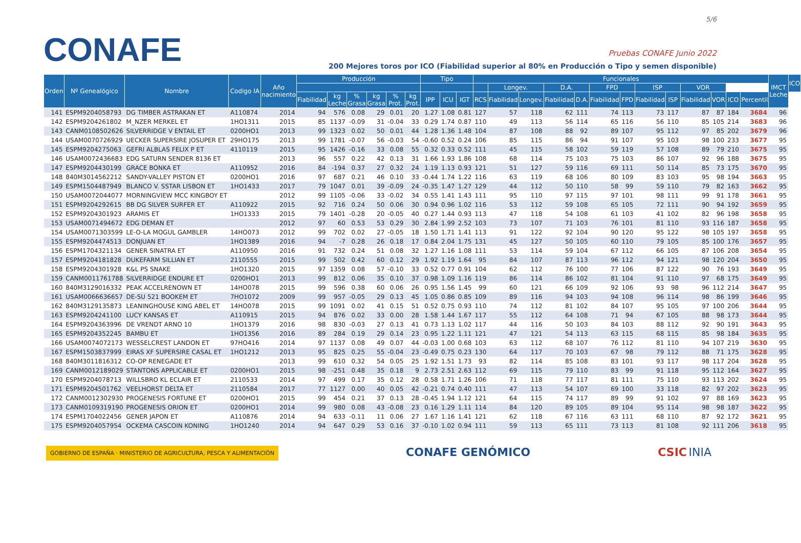CONAFE
5/6
Pruebas CONAFE Junio 2022
200 Mejores toros por ICO (Fiabilidad superior al 80% en Producción o Tipo y semen disponible)
| Orden | Nº Genealógico | Nombre | Codigo IA | Año nacimiento | Producción | | | | | | Tipo | | | Funcionales | | | | | | | | | | | | | IMCT Leche | ICO |
| --- | --- | --- | --- | --- | --- | --- | --- | --- | --- | --- | --- | --- | --- | --- | --- | --- | --- | --- | --- | --- | --- | --- | --- | --- | --- | --- | --- | --- |
| | | | | | | | | | | | | | | | Longev. | | D.A. | | FPD | | ISP | | VOR | | | | | |
| | | | | | Fiabilidad | kg Leche | % Grasa | kg Grasa | % Prot. | kg Prot. | IPP | ICU | IGT | RCS | Fiabilidad | Longev. | Fiabilidad | D.A. | Fiabilidad | FPD | Fiabilidad | ISP | Fiabilidad | VOR | ICO | Percentil | | |
| 141 | ESPM9204058793 | DG TIMBER ASTRAKAN ET | A110874 | 2014 | 94 | 576 | 0.08 | 29 | 0.01 | 20 | 1.27 | 1.08 | 0.81 | 127 | 57 | 118 | 62 | 111 | 74 | 113 | 73 | 117 | 87 | 87 | 184 | 3684 | 96 | |
| 142 | ESPM9204261802 | M_NZER MERKEL ET | 1HO1311 | 2015 | 85 | 1137 | -0.09 | 31 | -0.04 | 33 | 0.29 | 1.74 | 0.87 | 110 | 49 | 113 | 56 | 114 | 65 | 116 | 56 | 110 | 85 | 105 | 214 | 3683 | 96 | |
| 143 | CANM0108502626 | SILVERRIDGE V ENTAIL ET | 0200HO1 | 2013 | 99 | 1323 | 0.02 | 50 | 0.01 | 44 | 1.28 | 1.36 | 1.48 | 104 | 87 | 108 | 88 | 92 | 89 | 107 | 95 | 112 | 97 | 85 | 202 | 3679 | 96 | |
| 144 | USAM0070726929 | UECKER SUPERSIRE JOSUPER ET | 29HO175 | 2013 | 99 | 1781 | -0.07 | 56 | -0.03 | 54 | -0.60 | 0.52 | 0.24 | 106 | 85 | 115 | 86 | 94 | 91 | 107 | 95 | 103 | 98 | 100 | 233 | 3677 | 95 | |
| 145 | ESPM9204275063 | GEFRI ALBLAS FELIX P ET | 4110119 | 2015 | 95 | 1426 | -0.16 | 33 | 0.08 | 55 | 0.32 | 0.33 | 0.52 | 111 | 45 | 115 | 58 | 102 | 59 | 119 | 57 | 108 | 89 | 79 | 210 | 3675 | 95 | |
| 146 | USAM0072436683 | EDG SATURN SENDER 8136 ET | | 2013 | 96 | 557 | 0.22 | 42 | 0.13 | 31 | 1.66 | 1.93 | 1.86 | 108 | 68 | 114 | 75 | 103 | 75 | 103 | 86 | 107 | 92 | 96 | 188 | 3675 | 95 | |
| 147 | ESPM9204430199 | GRACE BONKA ET | A110952 | 2016 | 84 | -194 | 0.37 | 27 | 0.32 | 24 | 1.19 | 1.13 | 0.93 | 121 | 51 | 127 | 59 | 116 | 69 | 111 | 50 | 114 | 85 | 73 | 175 | 3670 | 95 | |
| 148 | 840M3014562212 | SANDY-VALLEY PISTON ET | 0200HO1 | 2016 | 97 | 687 | 0.21 | 46 | 0.10 | 33 | -0.44 | 1.74 | 1.22 | 116 | 63 | 119 | 68 | 106 | 80 | 109 | 83 | 103 | 95 | 98 | 194 | 3663 | 95 | |
| 149 | ESPM1504487949 | BLANCO V. SSTAR LISBON ET | 1HO1433 | 2017 | 79 | 1047 | 0.01 | 39 | -0.09 | 24 | -0.35 | 1.47 | 1.27 | 129 | 44 | 112 | 50 | 110 | 58 | 99 | 59 | 110 | 79 | 82 | 163 | 3662 | 95 | |
| 150 | USAM0072044077 | MORNINGVIEW MCC KINGBOY ET | | 2012 | 99 | 1105 | -0.06 | 33 | -0.02 | 34 | 0.55 | 1.41 | 1.43 | 111 | 95 | 110 | 97 | 115 | 97 | 101 | 98 | 111 | 99 | 91 | 178 | 3661 | 95 | |
| 151 | ESPM9204292615 | BB DG SILVER SURFER ET | A110922 | 2015 | 92 | 716 | 0.24 | 50 | 0.06 | 30 | 0.94 | 0.96 | 1.02 | 116 | 53 | 112 | 59 | 108 | 65 | 105 | 72 | 111 | 90 | 94 | 192 | 3659 | 95 | |
| 152 | ESPM9204301923 | ARAMIS ET | 1HO1333 | 2015 | 79 | 1401 | -0.28 | 20 | -0.05 | 40 | 0.27 | 1.44 | 0.93 | 113 | 47 | 118 | 54 | 108 | 61 | 103 | 41 | 102 | 82 | 96 | 198 | 3658 | 95 | |
| 153 | USAM0071494672 | EDG DEMAN ET | | 2012 | 97 | 60 | 0.53 | 53 | 0.29 | 30 | 2.84 | 1.99 | 2.52 | 103 | 73 | 107 | 71 | 103 | 76 | 101 | 81 | 110 | 93 | 116 | 187 | 3658 | 95 | |
| 154 | USAM0071303599 | LE-O-LA MOGUL GAMBLER | 14HO073 | 2012 | 99 | 702 | 0.02 | 27 | -0.05 | 18 | 1.50 | 1.71 | 1.41 | 113 | 91 | 122 | 92 | 104 | 90 | 120 | 95 | 122 | 98 | 105 | 197 | 3658 | 95 | |
| 155 | ESPM9204474513 | DONJUAN ET | 1HO1389 | 2016 | 94 | -7 | 0.28 | 26 | 0.18 | 17 | 0.84 | 2.04 | 1.75 | 131 | 45 | 127 | 50 | 105 | 60 | 110 | 79 | 105 | 85 | 100 | 176 | 3657 | 95 | |
| 156 | ESPM1704321134 | GENER SINATRA ET | A110950 | 2016 | 91 | 732 | 0.24 | 51 | 0.08 | 32 | 1.27 | 1.16 | 1.08 | 111 | 53 | 114 | 59 | 104 | 67 | 112 | 66 | 105 | 87 | 106 | 208 | 3654 | 95 | |
| 157 | ESPM9204181828 | DUKEFARM SILLIAN ET | 2110555 | 2015 | 99 | 502 | 0.42 | 60 | 0.12 | 29 | 1.92 | 1.19 | 1.64 | 95 | 84 | 107 | 87 | 113 | 96 | 112 | 94 | 121 | 98 | 120 | 204 | 3650 | 95 | |
| 158 | ESPM9204301928 | K&L PS SNAKE | 1HO1320 | 2015 | 97 | 1359 | 0.08 | 57 | -0.10 | 33 | 0.52 | 0.77 | 0.91 | 104 | 62 | 112 | 76 | 100 | 77 | 106 | 87 | 122 | 90 | 76 | 193 | 3649 | 95 | |
| 159 | CANM0011761788 | SILVERRIDGE ENDURE ET | 0200HO1 | 2013 | 99 | 812 | 0.06 | 35 | 0.10 | 37 | 0.98 | 1.09 | 1.16 | 119 | 86 | 114 | 86 | 102 | 81 | 104 | 91 | 110 | 97 | 68 | 175 | 3649 | 95 | |
| 160 | 840M3129016332 | PEAK ACCELRENOWN ET | 14HO078 | 2015 | 99 | 596 | 0.38 | 60 | 0.06 | 26 | 0.95 | 1.56 | 1.45 | 99 | 60 | 121 | 66 | 109 | 92 | 106 | 93 | 98 | 96 | 112 | 214 | 3647 | 95 | |
| 161 | USAM0066636657 | DE-SU 521 BOOKEM ET | 7HO1072 | 2009 | 99 | 957 | -0.05 | 29 | 0.13 | 45 | 1.05 | 0.86 | 0.85 | 109 | 89 | 116 | 94 | 103 | 94 | 108 | 96 | 114 | 98 | 86 | 199 | 3646 | 95 | |
| 162 | 840M3129135873 | LEANINGHOUSE KING ABEL ET | 14HO078 | 2015 | 99 | 1091 | 0.02 | 41 | 0.15 | 51 | 0.52 | 0.75 | 0.93 | 110 | 74 | 112 | 81 | 102 | 84 | 107 | 95 | 105 | 97 | 100 | 206 | 3644 | 95 | |
| 163 | ESPM9204241100 | LUCY KANSAS ET | A110915 | 2015 | 94 | 876 | 0.02 | 33 | 0.00 | 28 | 1.58 | 1.44 | 1.67 | 117 | 55 | 112 | 64 | 108 | 71 | 94 | 67 | 105 | 88 | 98 | 173 | 3644 | 95 | |
| 164 | ESPM9204363996 | DE VRENDT ARNO 10 | 1HO1379 | 2016 | 98 | 830 | -0.03 | 27 | 0.13 | 41 | 0.73 | 1.13 | 1.02 | 117 | 44 | 116 | 50 | 103 | 84 | 103 | 88 | 112 | 92 | 90 | 191 | 3643 | 95 | |
| 165 | ESPM9204352245 | BAMBU ET | 1HO1356 | 2016 | 89 | 284 | 0.19 | 29 | 0.14 | 23 | 0.95 | 1.22 | 1.11 | 121 | 47 | 121 | 54 | 113 | 63 | 115 | 68 | 115 | 85 | 98 | 184 | 3635 | 95 | |
| 166 | USAM0074072173 | WESSELCREST LANDON ET | 97HO416 | 2014 | 97 | 1137 | 0.08 | 49 | 0.07 | 44 | -0.03 | 1.00 | 0.68 | 103 | 63 | 112 | 68 | 107 | 76 | 112 | 81 | 110 | 94 | 107 | 219 | 3630 | 95 | |
| 167 | ESPM1503837999 | EIRAS XF SUPERSIRE CASAL ET | 1HO1212 | 2013 | 95 | 825 | 0.25 | 55 | -0.04 | 23 | -0.49 | 0.75 | 0.23 | 130 | 64 | 117 | 70 | 103 | 67 | 98 | 79 | 112 | 88 | 71 | 175 | 3628 | 95 | |
| 168 | 840M3011816312 | CO-OP RENEGADE ET | | 2013 | 99 | 610 | 0.32 | 54 | 0.05 | 25 | 1.92 | 1.51 | 1.73 | 93 | 82 | 114 | 85 | 108 | 83 | 101 | 93 | 117 | 98 | 117 | 204 | 3628 | 95 | |
| 169 | CANM0012189029 | STANTONS APPLICABLE ET | 0200HO1 | 2015 | 98 | -251 | 0.48 | 35 | 0.18 | 9 | 2.73 | 2.51 | 2.63 | 112 | 69 | 115 | 79 | 110 | 83 | 99 | 91 | 118 | 95 | 112 | 164 | 3627 | 95 | |
| 170 | ESPM9204078713 | WILLSBRO KL ECLAIR ET | 2110533 | 2014 | 97 | 499 | 0.17 | 35 | 0.12 | 28 | 0.58 | 1.71 | 1.26 | 106 | 71 | 118 | 77 | 117 | 81 | 111 | 75 | 110 | 93 | 113 | 202 | 3624 | 95 | |
| 171 | ESPM9204501762 | VEELHORST DELTA ET | 2110584 | 2017 | 77 | 1127 | 0.00 | 40 | 0.05 | 42 | -0.21 | 0.74 | 0.40 | 111 | 47 | 113 | 54 | 107 | 69 | 100 | 33 | 118 | 82 | 97 | 202 | 3623 | 95 | |
| 172 | CANM0012302930 | PROGENESIS FORTUNE ET | 0200HO1 | 2015 | 99 | 454 | 0.21 | 37 | 0.13 | 28 | -0.45 | 1.94 | 1.12 | 121 | 64 | 115 | 74 | 117 | 89 | 99 | 91 | 102 | 97 | 88 | 169 | 3623 | 95 | |
| 173 | CANM0109319190 | PROGENESIS ORION ET | 0200HO1 | 2014 | 99 | 980 | 0.08 | 43 | -0.08 | 23 | 0.16 | 1.29 | 1.11 | 114 | 84 | 120 | 89 | 105 | 89 | 104 | 95 | 114 | 98 | 98 | 187 | 3622 | 95 | |
| 174 | ESPM1704022456 | GENER JAPON ET | A110876 | 2014 | 94 | 633 | -0.11 | 11 | 0.06 | 27 | 1.67 | 1.16 | 1.41 | 121 | 62 | 118 | 67 | 116 | 63 | 111 | 68 | 110 | 87 | 92 | 172 | 3621 | 95 | |
| 175 | ESPM9204057954 | OCKEMA CASCOIN KONING | 1HO1240 | 2014 | 94 | 647 | 0.29 | 53 | 0.16 | 37 | -0.10 | 1.02 | 0.94 | 111 | 59 | 113 | 65 | 111 | 73 | 113 | 81 | 108 | 92 | 111 | 206 | 3618 | 95 | |
GOBIERNO DE ESPAÑA · MINISTERIO DE AGRICULTURA, PESCA Y ALIMENTACIÓN
CONAFE GENÓMICO CSIC INIA